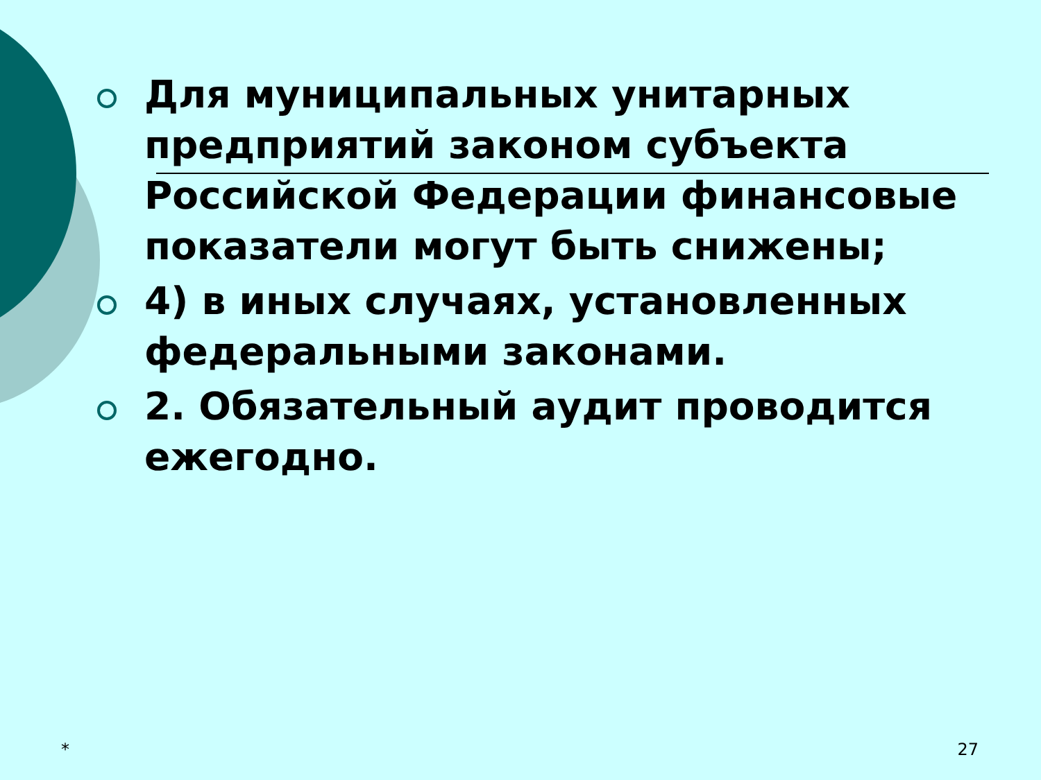Для муниципальных унитарных предприятий законом субъекта Российской Федерации финансовые показатели могут быть снижены;
4) в иных случаях, установленных федеральными законами.
2. Обязательный аудит проводится ежегодно.
* 27